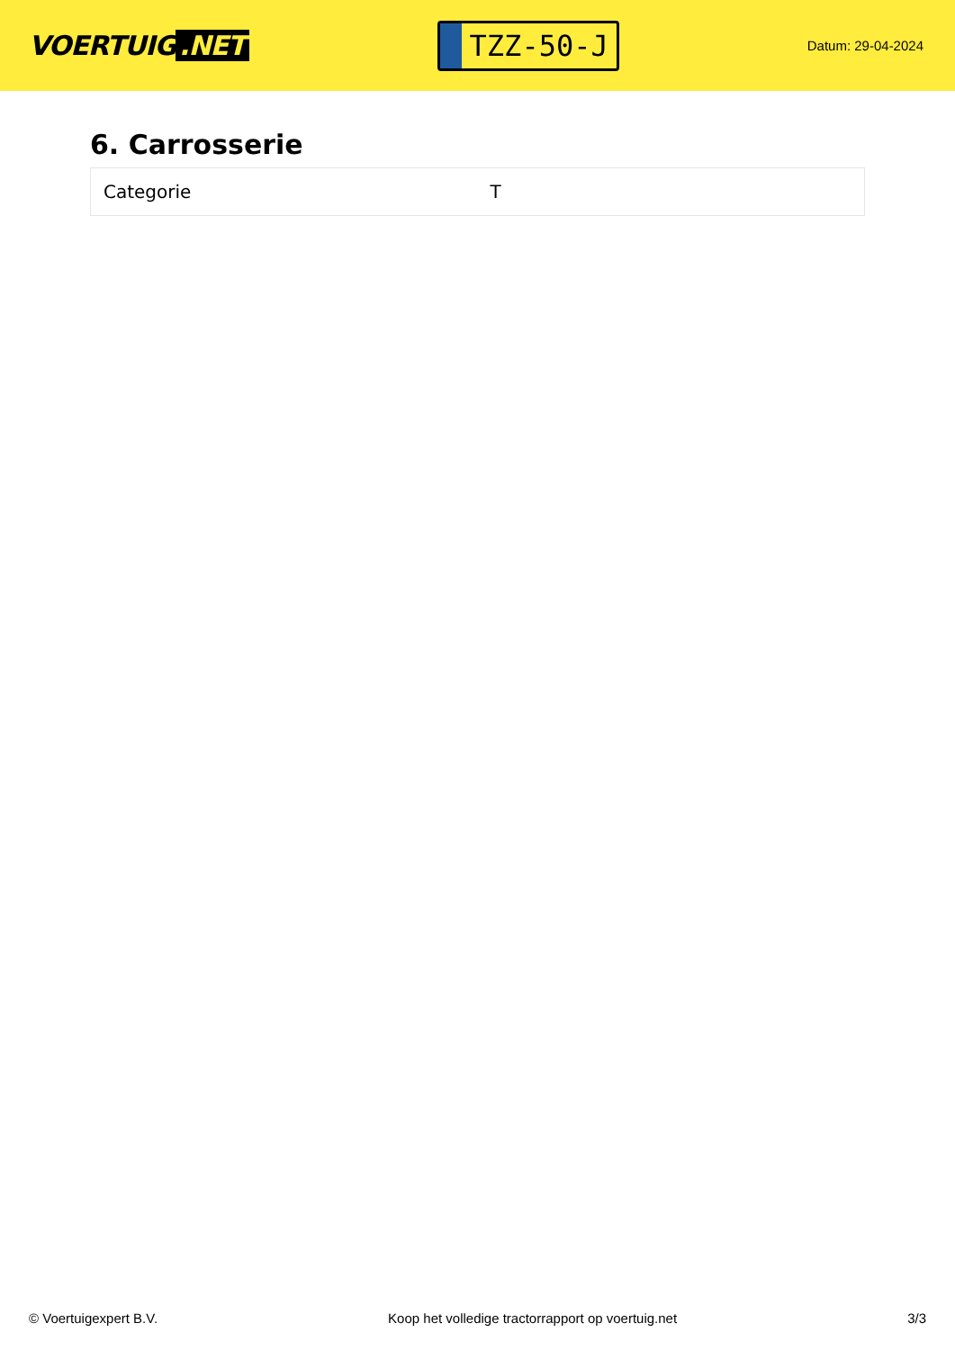VOERTUIG.NET
TZZ-50-J
Datum: 29-04-2024
6. Carrosserie
| Categorie | T |
© Voertuigexpert B.V. Koop het volledige tractorrapport op voertuig.net 3/3